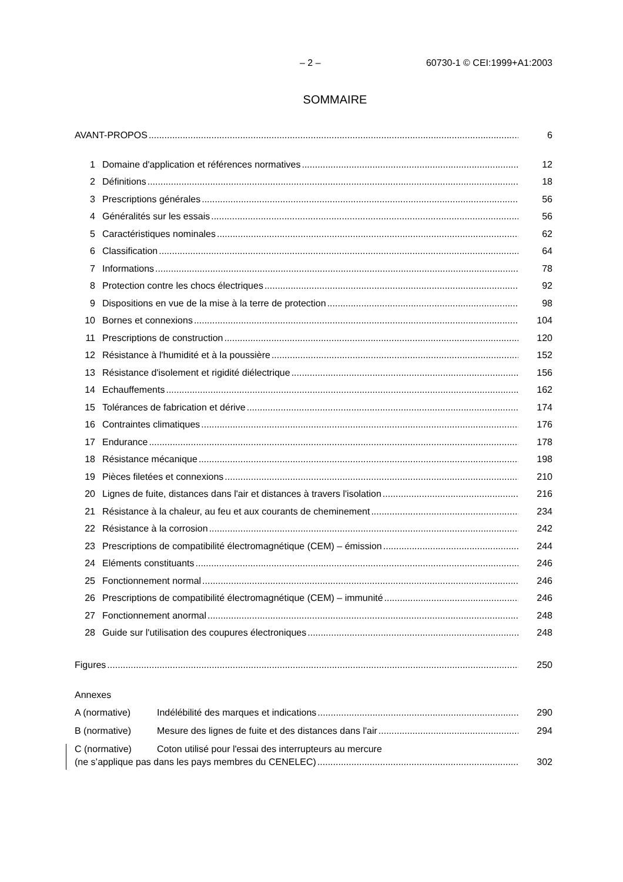– 2 – 60730-1 © CEI:1999+A1:2003
SOMMAIRE
AVANT-PROPOS 6
1 Domaine d'application et références normatives 12
2 Définitions 18
3 Prescriptions générales 56
4 Généralités sur les essais 56
5 Caractéristiques nominales 62
6 Classification 64
7 Informations 78
8 Protection contre les chocs électriques 92
9 Dispositions en vue de la mise à la terre de protection 98
10 Bornes et connexions 104
11 Prescriptions de construction 120
12 Résistance à l'humidité et à la poussière 152
13 Résistance d'isolement et rigidité diélectrique 156
14 Echauffements 162
15 Tolérances de fabrication et dérive 174
16 Contraintes climatiques 176
17 Endurance 178
18 Résistance mécanique 198
19 Pièces filetées et connexions 210
20 Lignes de fuite, distances dans l'air et distances à travers l'isolation 216
21 Résistance à la chaleur, au feu et aux courants de cheminement 234
22 Résistance à la corrosion 242
23 Prescriptions de compatibilité électromagnétique (CEM) – émission 244
24 Eléments constituants 246
25 Fonctionnement normal 246
26 Prescriptions de compatibilité électromagnétique (CEM) – immunité 246
27 Fonctionnement anormal 248
28 Guide sur l'utilisation des coupures électroniques 248
Figures 250
Annexes
A (normative) Indélébilité des marques et indications 290
B (normative) Mesure des lignes de fuite et des distances dans l'air 294
C (normative) Coton utilisé pour l'essai des interrupteurs au mercure
(ne s’applique pas dans les pays membres du CENELEC) 302